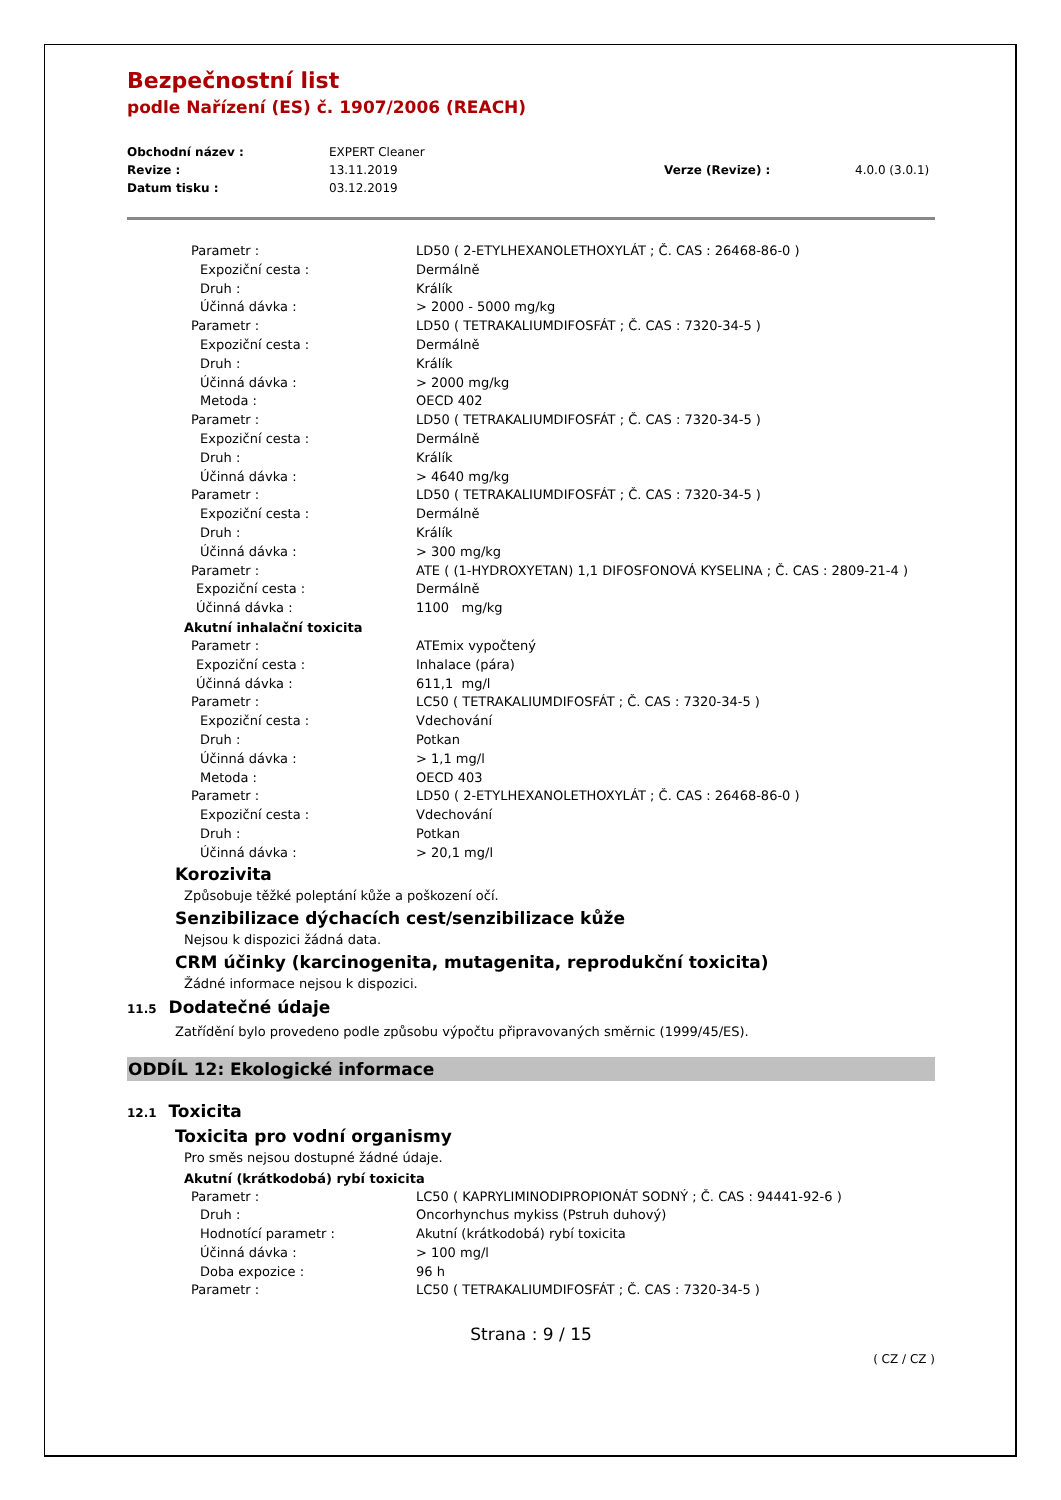Bezpečnostní list
podle Nařízení (ES) č. 1907/2006 (REACH)
Obchodní název : EXPERT Cleaner Revize : 13.11.2019 Verze (Revize) : 4.0.0 (3.0.1) Datum tisku : 03.12.2019
Parametr : LD50 ( 2-ETYLHEXANOLETHOXYLÁT ; Č. CAS : 26468-86-0 )
Expoziční cesta : Dermálně
Druh : Králík
Účinná dávka : > 2000 - 5000 mg/kg
Parametr : LD50 ( TETRAKALIUMDIFOSFÁT ; Č. CAS : 7320-34-5 )
Expoziční cesta : Dermálně
Druh : Králík
Účinná dávka : > 2000 mg/kg
Metoda : OECD 402
Parametr : LD50 ( TETRAKALIUMDIFOSFÁT ; Č. CAS : 7320-34-5 )
Expoziční cesta : Dermálně
Druh : Králík
Účinná dávka : > 4640 mg/kg
Parametr : LD50 ( TETRAKALIUMDIFOSFÁT ; Č. CAS : 7320-34-5 )
Expoziční cesta : Dermálně
Druh : Králík
Účinná dávka : > 300 mg/kg
Parametr : ATE ( (1-HYDROXYETAN) 1,1 DIFOSFONOVÁ KYSELINA ; Č. CAS : 2809-21-4 )
Expoziční cesta : Dermálně
Účinná dávka : 1100 mg/kg
Akutní inhalační toxicita
Parametr : ATEmix vypočtený
Expoziční cesta : Inhalace (pára)
Účinná dávka : 611,1 mg/l
Parametr : LC50 ( TETRAKALIUMDIFOSFÁT ; Č. CAS : 7320-34-5 )
Expoziční cesta : Vdechování
Druh : Potkan
Účinná dávka : > 1,1 mg/l
Metoda : OECD 403
Parametr : LD50 ( 2-ETYLHEXANOLETHOXYLÁT ; Č. CAS : 26468-86-0 )
Expoziční cesta : Vdechování
Druh : Potkan
Účinná dávka : > 20,1 mg/l
Korozivita
Způsobuje těžké poleptání kůže a poškození očí.
Senzibilizace dýchacích cest/senzibilizace kůže
Nejsou k dispozici žádná data.
CRM účinky (karcinogenita, mutagenita, reprodukční toxicita)
Žádné informace nejsou k dispozici.
11.5 Dodatečné údaje
Zatřídění bylo provedeno podle způsobu výpočtu připravovaných směrnic (1999/45/ES).
ODDÍL 12: Ekologické informace
12.1 Toxicita
Toxicita pro vodní organismy
Pro směs nejsou dostupné žádné údaje.
Akutní (krátkodobá) rybí toxicita
Parametr : LC50 ( KAPRYLIMINODIPROPIONÁT SODNÝ ; Č. CAS : 94441-92-6 )
Druh : Oncorhynchus mykiss (Pstruh duhový)
Hodnotící parametr : Akutní (krátkodobá) rybí toxicita
Účinná dávka : > 100 mg/l
Doba expozice : 96 h
Parametr : LC50 ( TETRAKALIUMDIFOSFÁT ; Č. CAS : 7320-34-5 )
Strana : 9 / 15
( CZ / CZ )